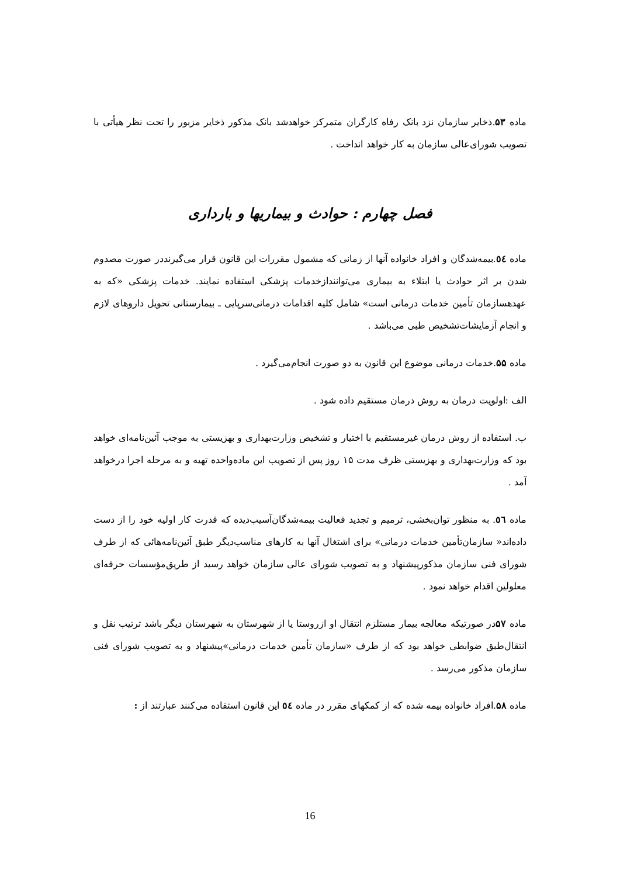ماده ۵۳.ذخایر سازمان نزد بانک رفاه کارگران متمرکز خواهدشد بانک مذکور ذخایر مزبور را تحت نظر هیأتی با تصویب شورای‌عالی سازمان به کار خواهد انداخت .
فصل چهارم : حوادث و بیماریها و بارداری
ماده ٥٤.بیمه‌شدگان و افراد خانواده آنها از زمانی که مشمول مقررات این قانون قرار می‌گیرنددر صورت مصدوم شدن بر اثر حوادث یا ابتلاء به بیماری می‌توانندازخدمات پزشکی استفاده نمایند. خدمات پزشکی «که به عهدهسازمان تأمین خدمات درمانی است» شامل کلیه اقدامات درمانی‌سرپایی ـ بیمارستانی تحویل داروهای لازم و انجام آزمایشات‌تشخیص طبی می‌باشد .
ماده ۵۵.خدمات درمانی موضوع این قانون به دو صورت انجام‌می‌گیرد .
الف :اولویت درمان به روش درمان مستقیم داده شود .
ب. استفاده از روش درمان غیرمستقیم با اختیار و تشخیص وزارت‌بهداری و بهزیستی به موجب آئین‌نامه‌ای خواهد بود که وزارت‌بهداری و بهزیستی ظرف مدت ۱۵ روز پس از تصویب این ماده‌واحده تهیه و به مرحله اجرا درخواهد آمد .
ماده ٥٦. به منظور توان‌بخشی، ترمیم و تجدید فعالیت بیمه‌شدگان‌آسیب‌دیده که قدرت کار اولیه خود را از دست داده‌اند« سازمان‌تأمین خدمات درمانی» برای اشتغال آنها به کارهای مناسب‌دیگر طبق آئین‌نامه‌هائی که از طرف شورای فنی سازمان مذکورپیشنهاد و به تصویب شورای عالی سازمان خواهد رسید از طریق‌مؤسسات حرفه‌ای معلولین اقدام خواهد نمود .
ماده ۵۷در صورتیکه معالجه بیمار مستلزم انتقال او ازروستا یا از شهرستان به شهرستان دیگر باشد ترتیب نقل و انتقال‌طبق ضوابطی خواهد بود که از طرف «سازمان تأمین خدمات درمانی»پیشنهاد و به تصویب شورای فنی سازمان مذکور می‌رسد .
ماده ۵۸.افراد خانواده بیمه شده که از کمکهای مقرر در ماده ٥٤ این قانون استفاده می‌کنند عبارتند از :
16